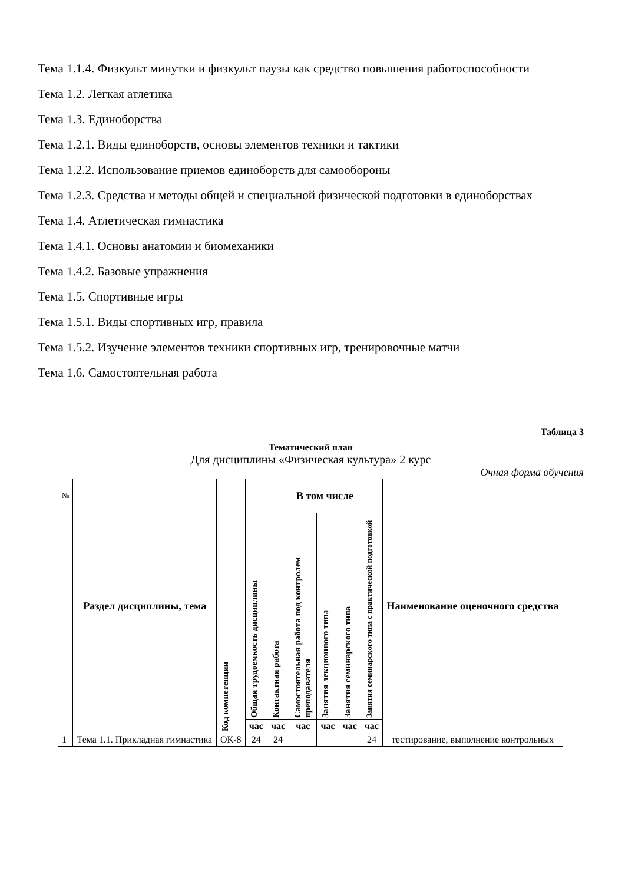Тема 1.1.4. Физкульт минутки и физкульт паузы как средство повышения работоспособности
Тема 1.2. Легкая атлетика
Тема 1.3. Единоборства
Тема 1.2.1. Виды единоборств, основы элементов техники и тактики
Тема 1.2.2. Использование приемов единоборств для самообороны
Тема 1.2.3. Средства и методы общей и специальной физической подготовки в единоборствах
Тема 1.4. Атлетическая гимнастика
Тема 1.4.1. Основы анатомии и биомеханики
Тема 1.4.2. Базовые упражнения
Тема 1.5. Спортивные игры
Тема 1.5.1. Виды спортивных игр, правила
Тема 1.5.2. Изучение элементов техники спортивных игр, тренировочные матчи
Тема 1.6. Самостоятельная работа
Таблица 3
Тематический план
Для дисциплины «Физическая культура» 2 курс
Очная форма обучения
| № | Раздел дисциплины, тема | Код компетенции | Общая трудоемкость дисциплины | В том числе | | | | | Наименование оценочного средства |
| --- | --- | --- | --- | --- | --- | --- | --- | --- | --- |
| | | | | Контактная работа | Самостоятельная работа под контролем преподавателя | Занятия лекционного типа | Занятия семинарского типа | Занятия семинарского типа с практической подготовкой | |
| | | | час | час | час | час | час | час | |
| 1 | Тема 1.1. Прикладная гимнастика | ОК-8 | 24 | 24 | | | | 24 | тестирование, выполнение контрольных |